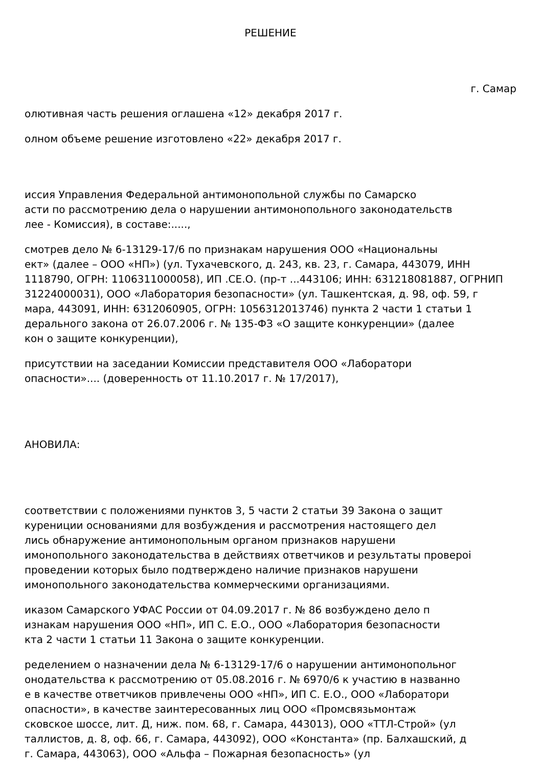РЕШЕНИЕ
г. Самар
олютивная часть решения оглашена «12» декабря 2017 г.
олном объеме решение изготовлено «22» декабря 2017 г.
иссия Управления Федеральной антимонопольной службы по Самарско
асти по рассмотрению дела о нарушении антимонопольного законодательств
лее - Комиссия), в составе:.....,
смотрев дело № 6-13129-17/6 по признакам нарушения ООО «Национальны
ект» (далее – ООО «НП») (ул. Тухачевского, д. 243, кв. 23, г. Самара, 443079, ИНН
1118790, ОГРН: 1106311000058), ИП .СЕ.О. (пр-т ...443106; ИНН: 631218081887, ОГРНИП
31224000031), ООО «Лаборатория безопасности» (ул. Ташкентская, д. 98, оф. 59, г
мара, 443091, ИНН: 6312060905, ОГРН: 1056312013746) пункта 2 части 1 статьи 1
дерального закона от 26.07.2006 г. № 135-ФЗ «О защите конкуренции» (далее
кон о защите конкуренции),
присутствии на заседании Комиссии представителя ООО «Лаборатори
опасности».... (доверенность от 11.10.2017 г. № 17/2017),
АНОВИЛА:
соответствии с положениями пунктов 3, 5 части 2 статьи 39 Закона о защит
курениции основаниями для возбуждения и рассмотрения настоящего дел
лись обнаружение антимонопольным органом признаков нарушени
имонопольного законодательства в действиях ответчиков и результаты провероі
проведении которых было подтверждено наличие признаков нарушени
имонопольного законодательства коммерческими организациями.
иказом Самарского УФАС России от 04.09.2017 г. № 86 возбуждено дело п
изнакам нарушения ООО «НП», ИП С. Е.О., ООО «Лаборатория безопасности
кта 2 части 1 статьи 11 Закона о защите конкуренции.
ределением о назначении дела № 6-13129-17/6 о нарушении антимонопольног
онодательства к рассмотрению от 05.08.2016 г. № 6970/6 к участию в названно
е в качестве ответчиков привлечены ООО «НП», ИП С. Е.О., ООО «Лаборатори
опасности», в качестве заинтересованных лиц ООО «Промсвязьмонтаж
сковское шоссе, лит. Д, ниж. пом. 68, г. Самара, 443013), ООО «ТТЛ-Строй» (ул
таллистов, д. 8, оф. 66, г. Самара, 443092), ООО «Константа» (пр. Балхашский, д
г. Самара, 443063), ООО «Альфа – Пожарная безопасность» (ул